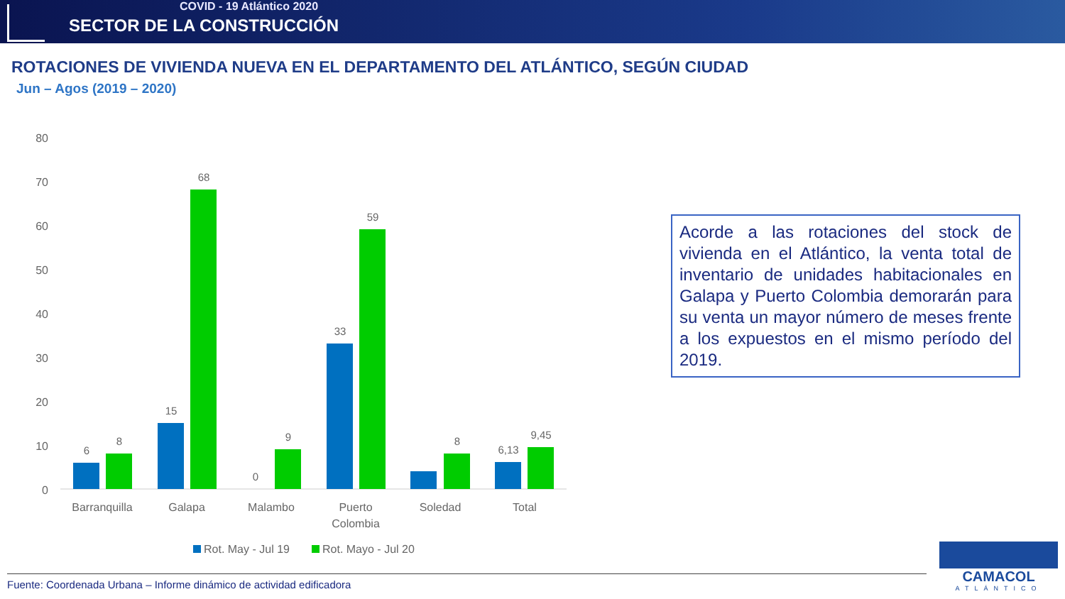COVID - 19 Atlántico 2020
SECTOR DE LA CONSTRUCCIÓN
ROTACIONES DE VIVIENDA NUEVA EN EL DEPARTAMENTO DEL ATLÁNTICO, SEGÚN CIUDAD
Jun – Agos (2019 – 2020)
80
70
60
50
40
30
20
10
0
6
8
15
68
0
9
33
59
8
6,13
9,45
Barranquilla
Galapa
Malambo
Puerto
Colombia
Soledad
Total
Rot. May - Jul 19
Rot. Mayo - Jul 20
Acorde a las rotaciones del stock de vivienda en el Atlántico, la venta total de inventario de unidades habitacionales en Galapa y Puerto Colombia demorarán para su venta un mayor número de meses frente a los expuestos en el mismo período del 2019.
Fuente: Coordenada Urbana – Informe dinámico de actividad edificadora
CAMACOL
ATLÁNTICO